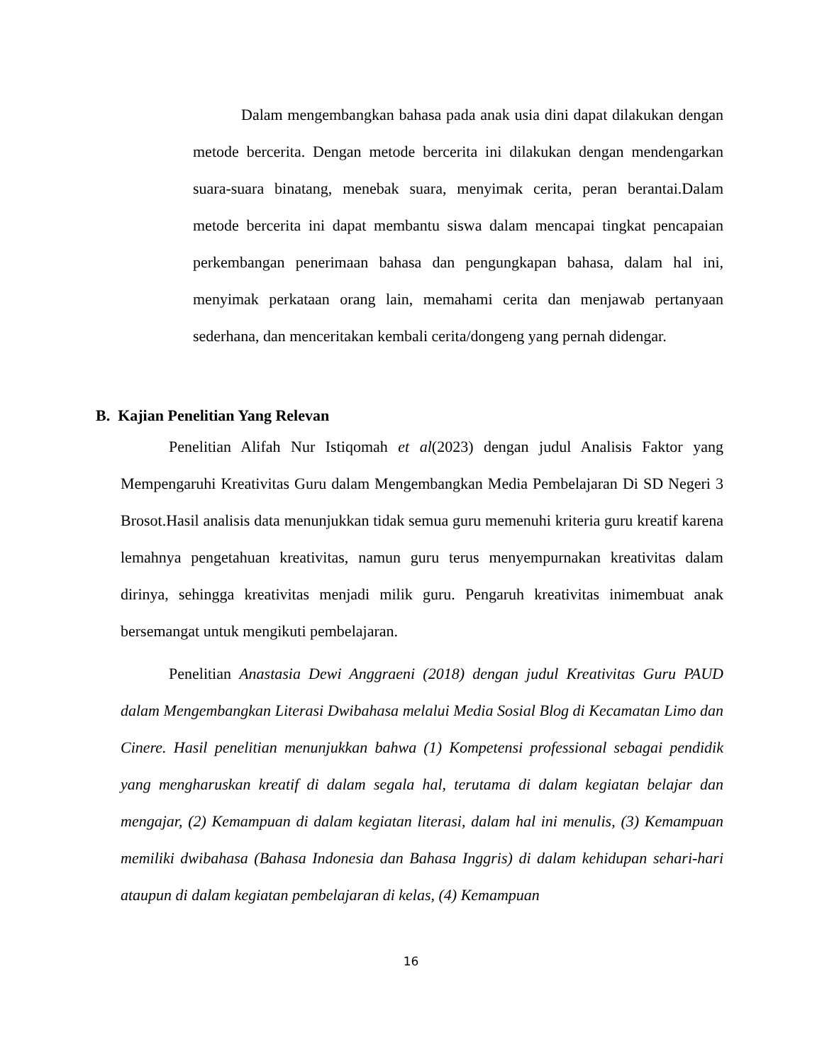Dalam mengembangkan bahasa pada anak usia dini dapat dilakukan dengan metode bercerita. Dengan metode bercerita ini dilakukan dengan mendengarkan suara-suara binatang, menebak suara, menyimak cerita, peran berantai.Dalam metode bercerita ini dapat membantu siswa dalam mencapai tingkat pencapaian perkembangan penerimaan bahasa dan pengungkapan bahasa, dalam hal ini, menyimak perkataan orang lain, memahami cerita dan menjawab pertanyaan sederhana, dan menceritakan kembali cerita/dongeng yang pernah didengar.
B. Kajian Penelitian Yang Relevan
Penelitian Alifah Nur Istiqomah et al(2023) dengan judul Analisis Faktor yang Mempengaruhi Kreativitas Guru dalam Mengembangkan Media Pembelajaran Di SD Negeri 3 Brosot.Hasil analisis data menunjukkan tidak semua guru memenuhi kriteria guru kreatif karena lemahnya pengetahuan kreativitas, namun guru terus menyempurnakan kreativitas dalam dirinya, sehingga kreativitas menjadi milik guru. Pengaruh kreativitas inimembuat anak bersemangat untuk mengikuti pembelajaran.
Penelitian Anastasia Dewi Anggraeni (2018) dengan judul Kreativitas Guru PAUD dalam Mengembangkan Literasi Dwibahasa melalui Media Sosial Blog di Kecamatan Limo dan Cinere. Hasil penelitian menunjukkan bahwa (1) Kompetensi professional sebagai pendidik yang mengharuskan kreatif di dalam segala hal, terutama di dalam kegiatan belajar dan mengajar, (2) Kemampuan di dalam kegiatan literasi, dalam hal ini menulis, (3) Kemampuan memiliki dwibahasa (Bahasa Indonesia dan Bahasa Inggris) di dalam kehidupan sehari-hari ataupun di dalam kegiatan pembelajaran di kelas, (4) Kemampuan
16